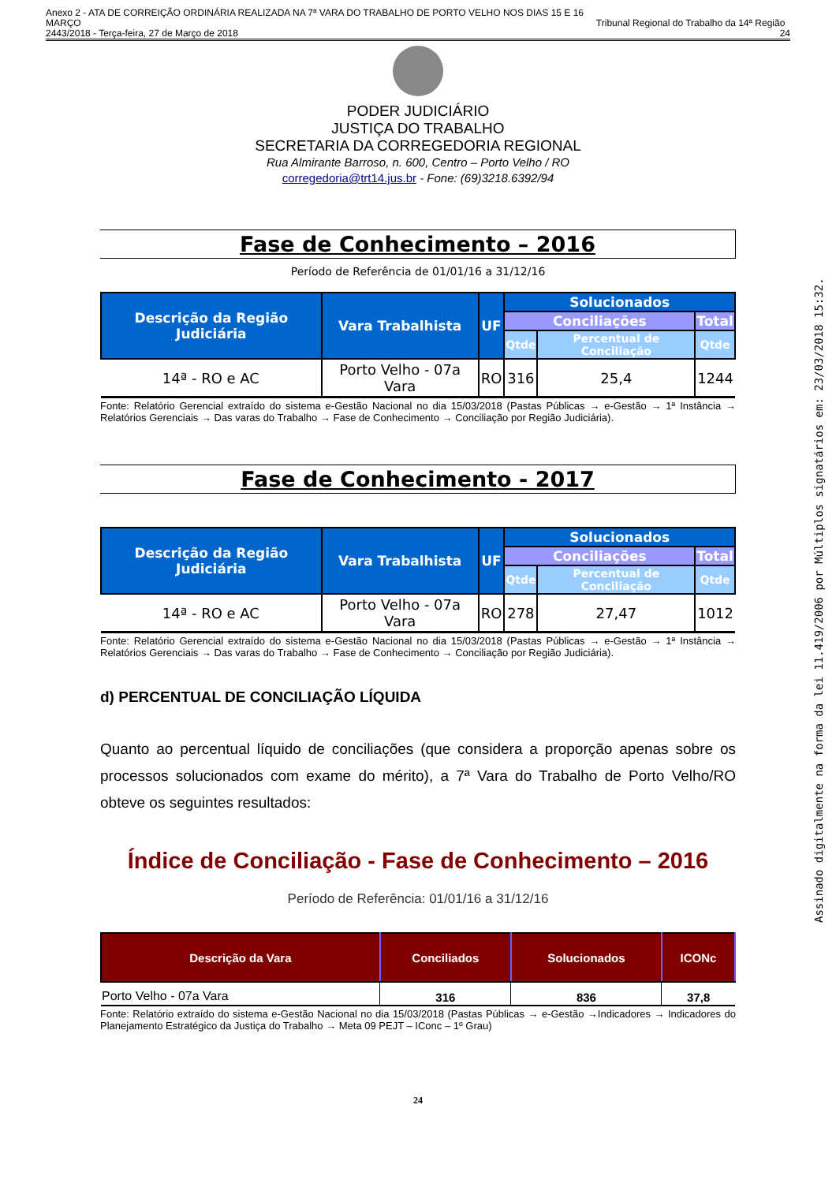Anexo 2 - ATA DE CORREIÇÃO ORDINÁRIA REALIZADA NA 7ª VARA DO TRABALHO DE PORTO VELHO NOS DIAS 15 E 16 MARÇO
2443/2018 - Terça-feira, 27 de Março de 2018
Tribunal Regional do Trabalho da 14ª Região 24
PODER JUDICIÁRIO
JUSTIÇA DO TRABALHO
SECRETARIA DA CORREGEDORIA REGIONAL
Rua Almirante Barroso, n. 600, Centro – Porto Velho / RO
corregedoria@trt14.jus.br - Fone: (69)3218.6392/94
Fase de Conhecimento – 2016
Período de Referência de 01/01/16 a 31/12/16
| Descrição da Região Judiciária | Vara Trabalhista | UF | Solucionados | | |
| --- | --- | --- | --- | --- | --- |
| | | | Conciliações | | Total |
| | | | Qtde | Percentual de Conciliação | Qtde |
| 14ª - RO e AC | Porto Velho - 07a Vara | RO | 316 | 25,4 | 1244 |
Fonte: Relatório Gerencial extraído do sistema e-Gestão Nacional no dia 15/03/2018 (Pastas Públicas → e-Gestão → 1ª Instância → Relatórios Gerenciais → Das varas do Trabalho → Fase de Conhecimento → Conciliação por Região Judiciária).
Fase de Conhecimento - 2017
| Descrição da Região Judiciária | Vara Trabalhista | UF | Solucionados | | |
| --- | --- | --- | --- | --- | --- |
| | | | Conciliações | | Total |
| | | | Qtde | Percentual de Conciliação | Qtde |
| 14ª - RO e AC | Porto Velho - 07a Vara | RO | 278 | 27,47 | 1012 |
Fonte: Relatório Gerencial extraído do sistema e-Gestão Nacional no dia 15/03/2018 (Pastas Públicas → e-Gestão → 1ª Instância → Relatórios Gerenciais → Das varas do Trabalho → Fase de Conhecimento → Conciliação por Região Judiciária).
d) PERCENTUAL DE CONCILIAÇÃO LÍQUIDA
Quanto ao percentual líquido de conciliações (que considera a proporção apenas sobre os processos solucionados com exame do mérito), a 7ª Vara do Trabalho de Porto Velho/RO obteve os seguintes resultados:
Índice de Conciliação - Fase de Conhecimento – 2016
Período de Referência: 01/01/16 a 31/12/16
| Descrição da Vara | Conciliados | Solucionados | ICONc |
| --- | --- | --- | --- |
| Porto Velho - 07a Vara | 316 | 836 | 37,8 |
Fonte: Relatório extraído do sistema e-Gestão Nacional no dia 15/03/2018 (Pastas Públicas → e-Gestão →Indicadores → Indicadores do Planejamento Estratégico da Justiça do Trabalho → Meta 09 PEJT – IConc – 1º Grau)
24
Assinado digitalmente na forma da lei 11.419/2006 por Múltiplos signatários em: 23/03/2018 15:32.